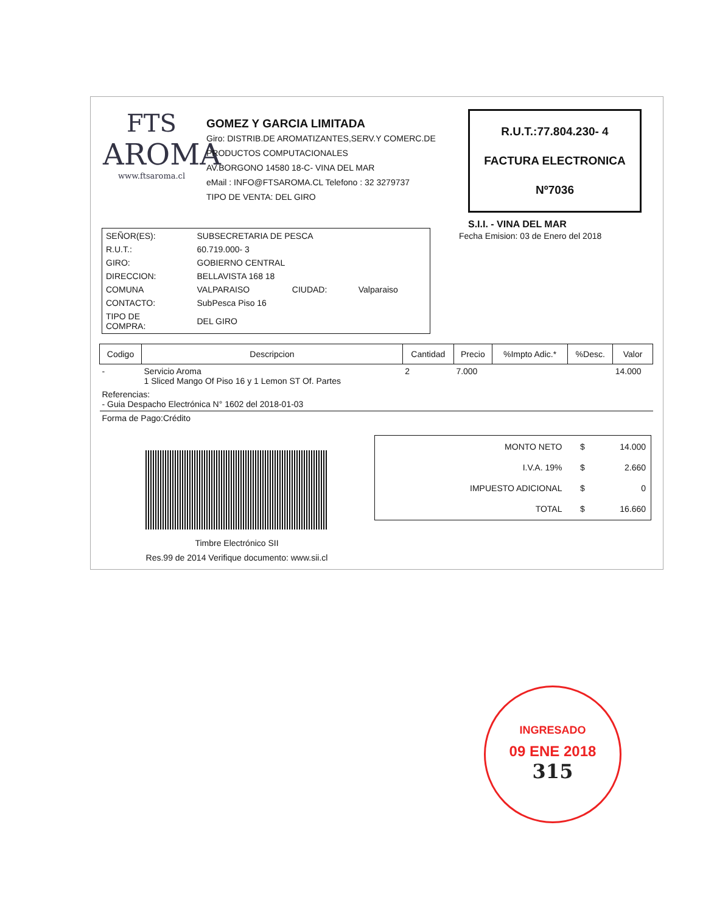FTS
AROMA
www.ftsaroma.cl
GOMEZ Y GARCIA LIMITADA
Giro: DISTRIB.DE AROMATIZANTES,SERV.Y COMERC.DE PRODUCTOS COMPUTACIONALES
AV.BORGONO 14580 18-C- VINA DEL MAR
eMail : INFO@FTSAROMA.CL Telefono : 32 3279737
TIPO DE VENTA: DEL GIRO
R.U.T.:77.804.230- 4
FACTURA ELECTRONICA
Nº7036
S.I.I. - VINA DEL MAR
Fecha Emision: 03 de Enero del 2018
| SEÑOR(ES): | SUBSECRETARIA DE PESCA | | |
| R.U.T.: | 60.719.000- 3 | | |
| GIRO: | GOBIERNO CENTRAL | | |
| DIRECCION: | BELLAVISTA 168 18 | | |
| COMUNA | VALPARAISO | CIUDAD: | Valparaiso |
| CONTACTO: | SubPesca Piso 16 | | |
| TIPO DE COMPRA: | DEL GIRO | | |
| Codigo | Descripcion | Cantidad | Precio | %Impto Adic.* | %Desc. | Valor |
| --- | --- | --- | --- | --- | --- | --- |
| - | Servicio Aroma 1 Sliced Mango Of Piso 16 y 1 Lemon ST Of. Partes | 2 | 7.000 | | | 14.000 |
| Referencias: - Guia Despacho Electrónica N° 1602 del 2018-01-03 | | | | | | |
| Forma de Pago:Crédito | | | | | | |
Timbre Electrónico SII
Res.99 de 2014 Verifique documento: www.sii.cl
| MONTO NETO | $ | 14.000 |
| I.V.A. 19% | $ | 2.660 |
| IMPUESTO ADICIONAL | $ | 0 |
| TOTAL | $ | 16.660 |
INGRESADO
09 ENE 2018
315